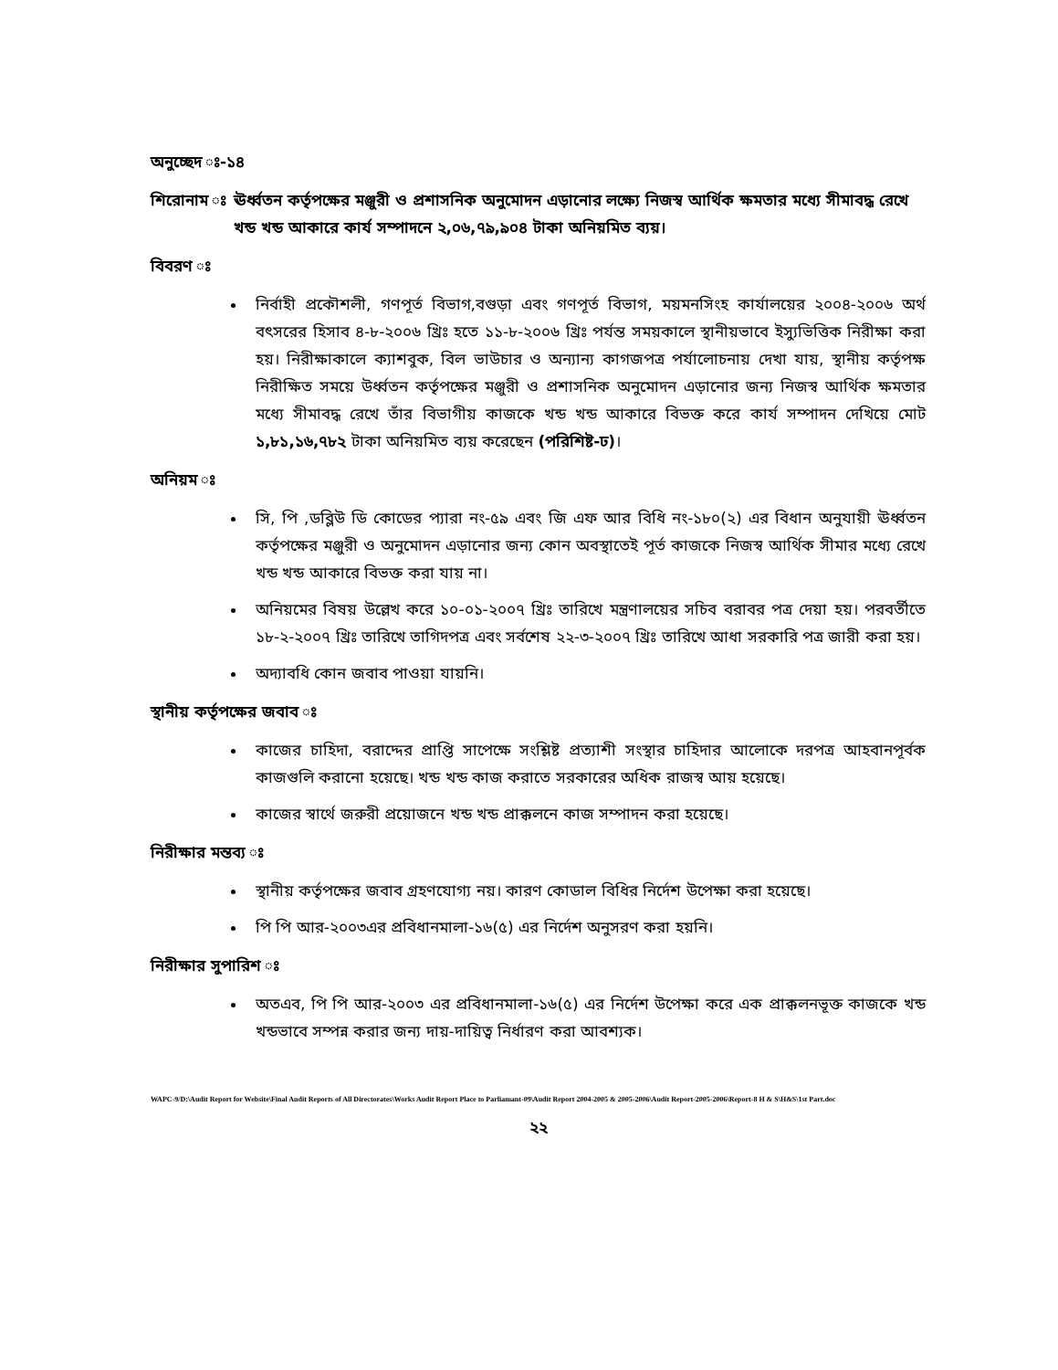অনুচ্ছেদ ঃ-১৪
শিরোনাম ঃ ঊর্ধ্বতন কর্তৃপক্ষের মঞ্জুরী ও প্রশাসনিক অনুমোদন এড়ানোর লক্ষ্যে নিজস্ব আর্থিক ক্ষমতার মধ্যে সীমাবদ্ধ রেখে খন্ড খন্ড আকারে কার্য সম্পাদনে ২,০৬,৭৯,৯০৪ টাকা অনিয়মিত ব্যয়।
বিবরণ ঃ
নির্বাহী প্রকৌশলী, গণপূর্ত বিভাগ,বগুড়া এবং গণপূর্ত বিভাগ, ময়মনসিংহ কার্যালয়ের ২০০৪-২০০৬ অর্থ বৎসরের হিসাব ৪-৮-২০০৬ খ্রিঃ হতে ১১-৮-২০০৬ খ্রিঃ পর্যন্ত সময়কালে স্থানীয়ভাবে ইস্যুভিত্তিক নিরীক্ষা করা হয়। নিরীক্ষাকালে ক্যাশবুক, বিল ভাউচার ও অন্যান্য কাগজপত্র পর্যালোচনায় দেখা যায়, স্থানীয় কর্তৃপক্ষ নিরীক্ষিত সময়ে উর্ধ্বতন কর্তৃপক্ষের মঞ্জুরী ও প্রশাসনিক অনুমোদন এড়ানোর জন্য নিজস্ব আর্থিক ক্ষমতার মধ্যে সীমাবদ্ধ রেখে তাঁর বিভাগীয় কাজকে খন্ড খন্ড আকারে বিভক্ত করে কার্য সম্পাদন দেখিয়ে মোট ১,৮১,১৬,৭৮২ টাকা অনিয়মিত ব্যয় করেছেন (পরিশিষ্ট-ঢ)।
অনিয়ম ঃ
সি, পি ,ডব্লিউ ডি কোডের প্যারা নং-৫৯ এবং জি এফ আর বিধি নং-১৮০(২) এর বিধান অনুযায়ী ঊর্ধ্বতন কর্তৃপক্ষের মঞ্জুরী ও অনুমোদন এড়ানোর জন্য কোন অবস্থাতেই পূর্ত কাজকে নিজস্ব আর্থিক সীমার মধ্যে রেখে খন্ড খন্ড আকারে বিভক্ত করা যায় না।
অনিয়মের বিষয় উল্লেখ করে ১০-০১-২০০৭ খ্রিঃ তারিখে মন্ত্রণালয়ের সচিব বরাবর পত্র দেয়া হয়। পরবর্তীতে ১৮-২-২০০৭ খ্রিঃ তারিখে তাগিদপত্র এবং সর্বশেষ ২২-৩-২০০৭ খ্রিঃ তারিখে আধা সরকারি পত্র জারী করা হয়।
অদ্যাবধি কোন জবাব পাওয়া যায়নি।
স্থানীয় কর্তৃপক্ষের জবাব ঃ
কাজের চাহিদা, বরাদ্দের প্রাপ্তি সাপেক্ষে সংশ্লিষ্ট প্রত্যাশী সংস্থার চাহিদার আলোকে দরপত্র আহবানপূর্বক কাজগুলি করানো হয়েছে। খন্ড খন্ড কাজ করাতে সরকারের অধিক রাজস্ব আয় হয়েছে।
কাজের স্বার্থে জরুরী প্রয়োজনে খন্ড খন্ড প্রাক্কলনে কাজ সম্পাদন করা হয়েছে।
নিরীক্ষার মন্তব্য ঃ
স্থানীয় কর্তৃপক্ষের জবাব গ্রহণযোগ্য নয়। কারণ কোডাল বিধির নির্দেশ উপেক্ষা করা হয়েছে।
পি পি আর-২০০৩এর প্রবিধানমালা-১৬(৫) এর নির্দেশ অনুসরণ করা হয়নি।
নিরীক্ষার সুপারিশ ঃ
অতএব, পি পি আর-২০০৩ এর প্রবিধানমালা-১৬(৫) এর নির্দেশ উপেক্ষা করে এক প্রাক্কলনভূক্ত কাজকে খন্ড খন্ডভাবে সম্পন্ন করার জন্য দায়-দায়িত্ব নির্ধারণ করা আবশ্যক।
WAPC-9/D:\Audit Report for Website\Final Audit Reports of All Directorates\Works Audit Report Place to Parliamant-09\Audit Report 2004-2005 & 2005-2006\Audit Report-2005-2006\Report-8 H & S\H&S\1st Part.doc
২২